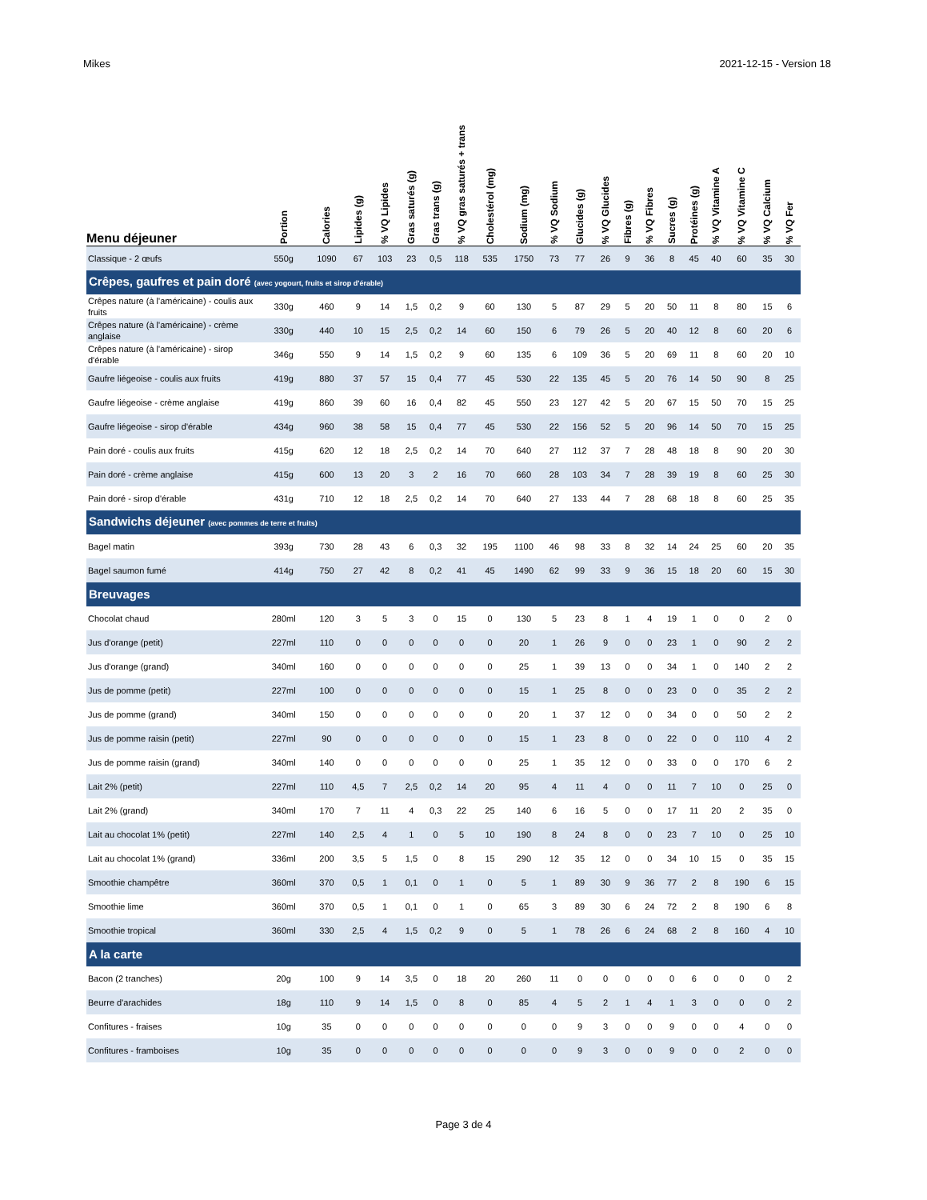Mikes 2021-12-15 - Version 18
| Menu déjeuner | Portion | Calories | Lipides (g) | % VQ Lipides | Gras saturés (g) | Gras trans (g) | % VQ gras saturés + trans | Cholestérol (mg) | Sodium (mg) | % VQ Sodium | Glucides (g) | % VQ Glucides | Fibres (g) | % VQ Fibres | Sucres (g) | Protéines (g) | % VQ Vitamine A | % VQ Vitamine C | % VQ Calcium | % VQ Fer |
| --- | --- | --- | --- | --- | --- | --- | --- | --- | --- | --- | --- | --- | --- | --- | --- | --- | --- | --- | --- | --- |
| Classique - 2 œufs | 550g | 1090 | 67 | 103 | 23 | 0,5 | 118 | 535 | 1750 | 73 | 77 | 26 | 9 | 36 | 8 | 45 | 40 | 60 | 35 | 30 |
| Crêpes, gaufres et pain doré (avec yogourt, fruits et sirop d'érable) | | | | | | | | | | | | | | | | | | | | |
| Crêpes nature (à l'américaine) - coulis aux fruits | 330g | 460 | 9 | 14 | 1,5 | 0,2 | 9 | 60 | 130 | 5 | 87 | 29 | 5 | 20 | 50 | 11 | 8 | 80 | 15 | 6 |
| Crêpes nature (à l'américaine) - crème anglaise | 330g | 440 | 10 | 15 | 2,5 | 0,2 | 14 | 60 | 150 | 6 | 79 | 26 | 5 | 20 | 40 | 12 | 8 | 60 | 20 | 6 |
| Crêpes nature (à l'américaine) - sirop d'érable | 346g | 550 | 9 | 14 | 1,5 | 0,2 | 9 | 60 | 135 | 6 | 109 | 36 | 5 | 20 | 69 | 11 | 8 | 60 | 20 | 10 |
| Gaufre liégeoise - coulis aux fruits | 419g | 880 | 37 | 57 | 15 | 0,4 | 77 | 45 | 530 | 22 | 135 | 45 | 5 | 20 | 76 | 14 | 50 | 90 | 8 | 25 |
| Gaufre liégeoise - crème anglaise | 419g | 860 | 39 | 60 | 16 | 0,4 | 82 | 45 | 550 | 23 | 127 | 42 | 5 | 20 | 67 | 15 | 50 | 70 | 15 | 25 |
| Gaufre liégeoise - sirop d'érable | 434g | 960 | 38 | 58 | 15 | 0,4 | 77 | 45 | 530 | 22 | 156 | 52 | 5 | 20 | 96 | 14 | 50 | 70 | 15 | 25 |
| Pain doré - coulis aux fruits | 415g | 620 | 12 | 18 | 2,5 | 0,2 | 14 | 70 | 640 | 27 | 112 | 37 | 7 | 28 | 48 | 18 | 8 | 90 | 20 | 30 |
| Pain doré - crème anglaise | 415g | 600 | 13 | 20 | 3 | 2 | 16 | 70 | 660 | 28 | 103 | 34 | 7 | 28 | 39 | 19 | 8 | 60 | 25 | 30 |
| Pain doré - sirop d'érable | 431g | 710 | 12 | 18 | 2,5 | 0,2 | 14 | 70 | 640 | 27 | 133 | 44 | 7 | 28 | 68 | 18 | 8 | 60 | 25 | 35 |
| Sandwichs déjeuner (avec pommes de terre et fruits) | | | | | | | | | | | | | | | | | | | | |
| Bagel matin | 393g | 730 | 28 | 43 | 6 | 0,3 | 32 | 195 | 1100 | 46 | 98 | 33 | 8 | 32 | 14 | 24 | 25 | 60 | 20 | 35 |
| Bagel saumon fumé | 414g | 750 | 27 | 42 | 8 | 0,2 | 41 | 45 | 1490 | 62 | 99 | 33 | 9 | 36 | 15 | 18 | 20 | 60 | 15 | 30 |
| Breuvages | | | | | | | | | | | | | | | | | | | | |
| Chocolat chaud | 280ml | 120 | 3 | 5 | 3 | 0 | 15 | 0 | 130 | 5 | 23 | 8 | 1 | 4 | 19 | 1 | 0 | 0 | 2 | 0 |
| Jus d'orange (petit) | 227ml | 110 | 0 | 0 | 0 | 0 | 0 | 0 | 20 | 1 | 26 | 9 | 0 | 0 | 23 | 1 | 0 | 90 | 2 | 2 |
| Jus d'orange (grand) | 340ml | 160 | 0 | 0 | 0 | 0 | 0 | 0 | 25 | 1 | 39 | 13 | 0 | 0 | 34 | 1 | 0 | 140 | 2 | 2 |
| Jus de pomme (petit) | 227ml | 100 | 0 | 0 | 0 | 0 | 0 | 0 | 15 | 1 | 25 | 8 | 0 | 0 | 23 | 0 | 0 | 35 | 2 | 2 |
| Jus de pomme (grand) | 340ml | 150 | 0 | 0 | 0 | 0 | 0 | 0 | 20 | 1 | 37 | 12 | 0 | 0 | 34 | 0 | 0 | 50 | 2 | 2 |
| Jus de pomme raisin (petit) | 227ml | 90 | 0 | 0 | 0 | 0 | 0 | 0 | 15 | 1 | 23 | 8 | 0 | 0 | 22 | 0 | 0 | 110 | 4 | 2 |
| Jus de pomme raisin (grand) | 340ml | 140 | 0 | 0 | 0 | 0 | 0 | 0 | 25 | 1 | 35 | 12 | 0 | 0 | 33 | 0 | 0 | 170 | 6 | 2 |
| Lait 2% (petit) | 227ml | 110 | 4,5 | 7 | 2,5 | 0,2 | 14 | 20 | 95 | 4 | 11 | 4 | 0 | 0 | 11 | 7 | 10 | 0 | 25 | 0 |
| Lait 2% (grand) | 340ml | 170 | 7 | 11 | 4 | 0,3 | 22 | 25 | 140 | 6 | 16 | 5 | 0 | 0 | 17 | 11 | 20 | 2 | 35 | 0 |
| Lait au chocolat 1% (petit) | 227ml | 140 | 2,5 | 4 | 1 | 0 | 5 | 10 | 190 | 8 | 24 | 8 | 0 | 0 | 23 | 7 | 10 | 0 | 25 | 10 |
| Lait au chocolat 1% (grand) | 336ml | 200 | 3,5 | 5 | 1,5 | 0 | 8 | 15 | 290 | 12 | 35 | 12 | 0 | 0 | 34 | 10 | 15 | 0 | 35 | 15 |
| Smoothie champêtre | 360ml | 370 | 0,5 | 1 | 0,1 | 0 | 1 | 0 | 5 | 1 | 89 | 30 | 9 | 36 | 77 | 2 | 8 | 190 | 6 | 15 |
| Smoothie lime | 360ml | 370 | 0,5 | 1 | 0,1 | 0 | 1 | 0 | 65 | 3 | 89 | 30 | 6 | 24 | 72 | 2 | 8 | 190 | 6 | 8 |
| Smoothie tropical | 360ml | 330 | 2,5 | 4 | 1,5 | 0,2 | 9 | 0 | 5 | 1 | 78 | 26 | 6 | 24 | 68 | 2 | 8 | 160 | 4 | 10 |
| A la carte | | | | | | | | | | | | | | | | | | | | |
| Bacon (2 tranches) | 20g | 100 | 9 | 14 | 3,5 | 0 | 18 | 20 | 260 | 11 | 0 | 0 | 0 | 0 | 0 | 6 | 0 | 0 | 0 | 2 |
| Beurre d'arachides | 18g | 110 | 9 | 14 | 1,5 | 0 | 8 | 0 | 85 | 4 | 5 | 2 | 1 | 4 | 1 | 3 | 0 | 0 | 0 | 2 |
| Confitures - fraises | 10g | 35 | 0 | 0 | 0 | 0 | 0 | 0 | 0 | 0 | 9 | 3 | 0 | 0 | 9 | 0 | 0 | 4 | 0 | 0 |
| Confitures - framboises | 10g | 35 | 0 | 0 | 0 | 0 | 0 | 0 | 0 | 0 | 9 | 3 | 0 | 0 | 9 | 0 | 0 | 2 | 0 | 0 |
Page 3 de 4